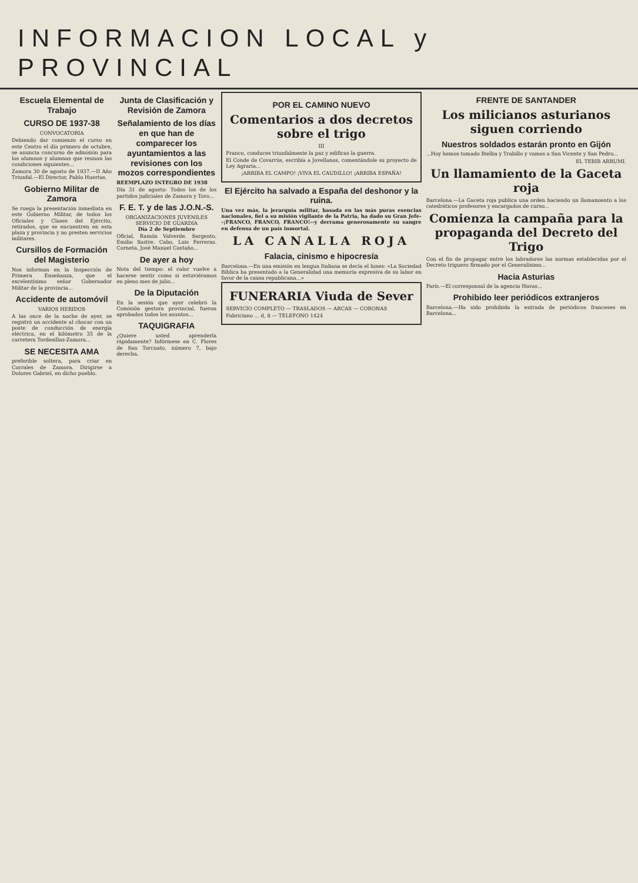INFORMACION LOCAL y PROVINCIAL
Escuela Elemental de Trabajo
CURSO DE 1937-38
CONVOCATORIA
Debiendo dar comienzo el curso en este Centro el día primero de octubre, se anuncia concurso de admisión para los alumnos y alumnas que reunan las condiciones siguientes...
Zamora 30 de agosto de 1937.—II Año Triunfal.—El Director, Pablo Huertas.
Gobierno Militar de Zamora
Se ruega la presentación inmediata en este Gobierno Militar, de todos los Oficiales y Clases del Ejército, retirados, que se encuentren en esta plaza y provincia y no presten servicios militares.
Cursillos de Formación del Magisterio
Nos informan en la Inspección de Primera Enseñanza, que el excelentísimo señor Gobernador Militar de la provincia...
Accidente de automóvil
VARIOS HERIDOS
A las once de la noche de ayer, se registró un accidente al chocar con un poste de conducción de energía eléctrica, en el kilómetro 35 de la carretera Tordesillas-Zamora...
SE NECESITA AMA
preferible soltera, para criar en Corrales de Zamora. Dirigirse a Dolores Gabriel, en dicho pueblo.
Junta de Clasificación y Revisión de Zamora
Señalamiento de los días en que han de comparecer los ayuntamientos a las revisiones con los mozos correspondientes
REEMPLAZO INTEGRO DE 1938
Día 31 de agosto: Todos los de los partidos judiciales de Zamora y Toro...
F. E. T. y de las J.O.N.-S.
ORGANIZACIONES JUVENILES
SERVICIO DE GUARDIA
Día 2 de Septiembre
Oficial, Ramón Valverde. Sargento, Emilio Sastre. Cabo, Luis Ferreras. Corneta, José Manuel Castaño...
De ayer a hoy
Nota del tiempo: el calor vuelve a hacerse sentir como si estuviéramos en pleno mes de julio...
De la Diputación
En la sesión que ayer celebró la Comisión gestora provincial, fueron aprobados todos los asuntos...
TAQUIGRAFIA
¿Quiere usted aprenderla rápidamente? Infórmese en C. Flores de San Torcuato, número 7, bajo derecha.
POR EL CAMINO NUEVO
Comentarios a dos decretos sobre el trigo
III
Franco, conduces triunfalmente la paz y edificas la guerra.
El Conde de Covarrús, escribía a Jovellanos, comentándole su proyecto de Ley Agraria...
¡ARRIBA EL CAMPO! ¡VIVA EL CAUDILLO! ¡ARRIBA ESPAÑA!
El Ejército ha salvado a España del deshonor y la ruina.
Una vez más, la jerarquía militar, basada en las más puras esencias nacionales, fiel a su misión vigilante de la Patria, ha dado su Gran Jefe--¡FRANCO, FRANCO, FRANCO!--y derrama generosamente su sangre en defensa de un país inmortal.
LA CANALLA ROJA
Falacia, cinismo e hipocresía
Barcelona.—En una emisión en lengua Italiana se decía el lunes: «La Sociedad Bíblica ha presentado a la Generalidad una memoria expresiva de su labor en favor de la causa republicana...»
FUNERARIA Viuda de Sever
SERVICIO COMPLETO — TRASLADOS — ARCAS — CORONAS
Fabriciano ... d, 8 — TELEFONO 1424
FRENTE DE SANTANDER
Los milicianos asturianos siguen corriendo
Nuestros soldados estarán pronto en Gijón
...Hoy hemos tomado Bielba y Trabillo y vamos a San Vicente y San Pedro...
EL TEBIB ARRUMI.
Un llamamiento de la Gaceta roja
Barcelona.—La Gaceta roja publica una orden haciendo un llamamiento a los catedráticos profesores y encargados de curso...
Comienza la campaña para la propaganda del Decreto del Trigo
Con el fin de propagar entre los labradores las normas establecidas por el Decreto triguero firmado por el Generalísimo...
Hacia Asturias
París.—El corresponsal de la agencia Havas...
Prohibido leer periódicos extranjeros
Barcelona.—Ha sido prohibida la entrada de periódicos franceses en Barcelona...